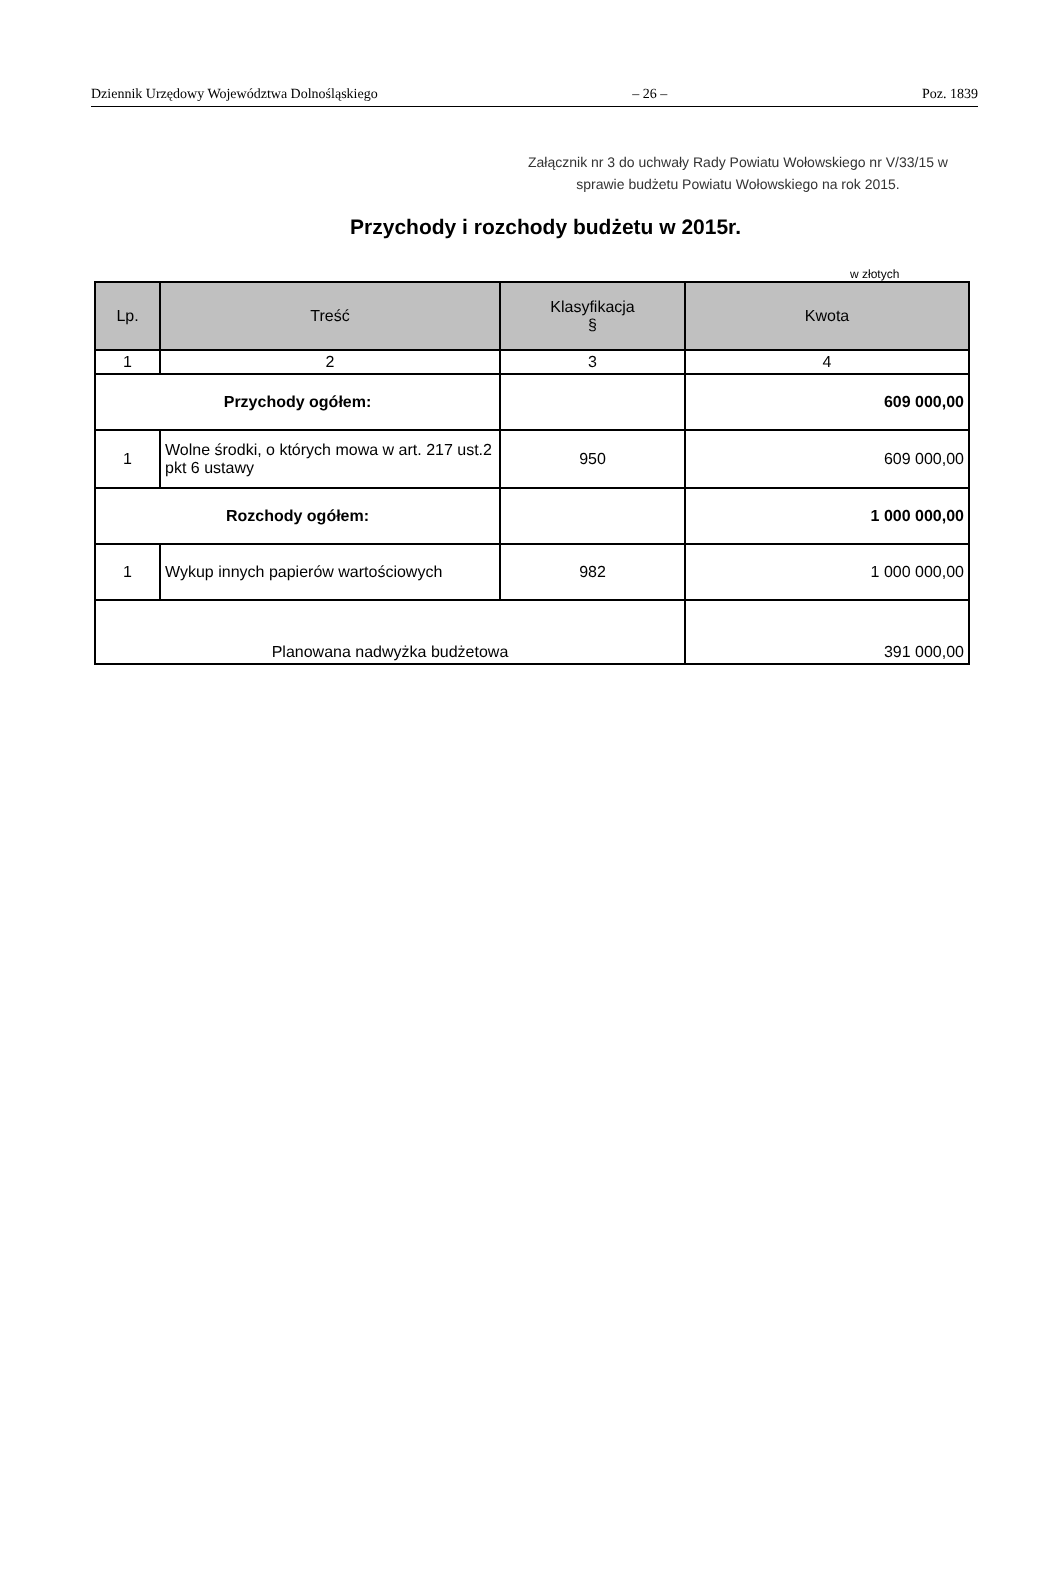Dziennik Urzędowy Województwa Dolnośląskiego – 26 – Poz. 1839
Załącznik nr 3 do uchwały Rady Powiatu Wołowskiego nr V/33/15 w sprawie budżetu Powiatu Wołowskiego na rok 2015.
Przychody i rozchody budżetu w 2015r.
w złotych
| Lp. | Treść | Klasyfikacja § | Kwota |
| --- | --- | --- | --- |
| 1 | 2 | 3 | 4 |
| Przychody ogółem: | | | 609 000,00 |
| 1 | Wolne środki, o których mowa w art. 217 ust.2 pkt 6 ustawy | 950 | 609 000,00 |
| Rozchody ogółem: | | | 1 000 000,00 |
| 1 | Wykup innych papierów wartościowych | 982 | 1 000 000,00 |
| Planowana nadwyżka budżetowa | | | 391 000,00 |